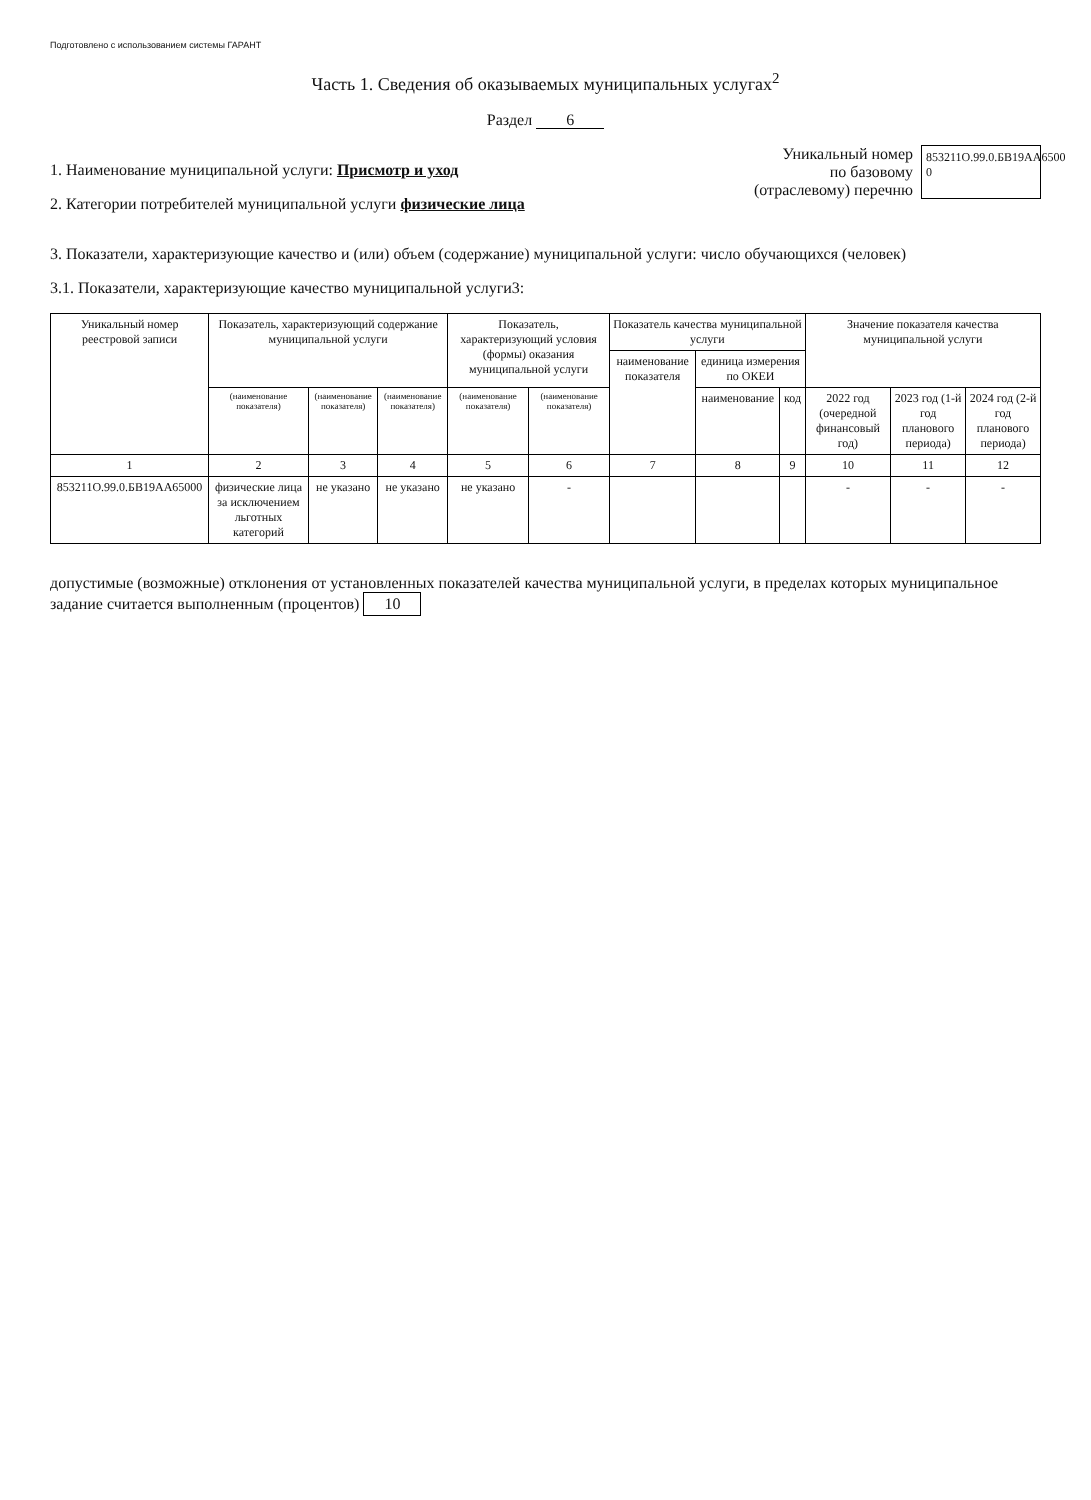Подготовлено с использованием системы ГАРАНТ
Часть 1. Сведения об оказываемых муниципальных услугах<sup>2</sup>
Раздел 6
1. Наименование муниципальной услуги: Присмотр и уход
2. Категории потребителей муниципальной услуги физические лица
Уникальный номер
по базовому
(отраслевому) перечню
853211О.99.0.БВ19АА6500 0
3. Показатели, характеризующие качество и (или) объем (содержание) муниципальной услуги: число обучающихся (человек)
3.1. Показатели, характеризующие качество муниципальной услуги3:
| Уникальный номер реестровой записи | Показатель, характеризующий содержание муниципальной услуги | | | Показатель, характеризующий условия (формы) оказания муниципальной услуги | | Показатель качества муниципальной услуги | | | Значение показателя качества муниципальной услуги | | |
| --- | --- | --- | --- | --- | --- | --- | --- | --- | --- | --- | --- |
| | | | | | | наименование показателя | единица измерения по ОКЕИ | | | | |
| | (наименование показателя) | (наименование показателя) | (наименование показателя) | (наименование показателя) | (наименование показателя) | | наименование | код | 2022 год (очередной финансовый год) | 2023 год (1-й год планового периода) | 2024 год (2-й год планового периода) |
| 1 | 2 | 3 | 4 | 5 | 6 | 7 | 8 | 9 | 10 | 11 | 12 |
| 853211О.99.0.БВ19АА65000 | физические лица за исключением льготных категорий | не указано | не указано | не указано | - | | | | - | - | - |
допустимые (возможные) отклонения от установленных показателей качества муниципальной услуги, в пределах которых муниципальное задание считается выполненным (процентов) 10